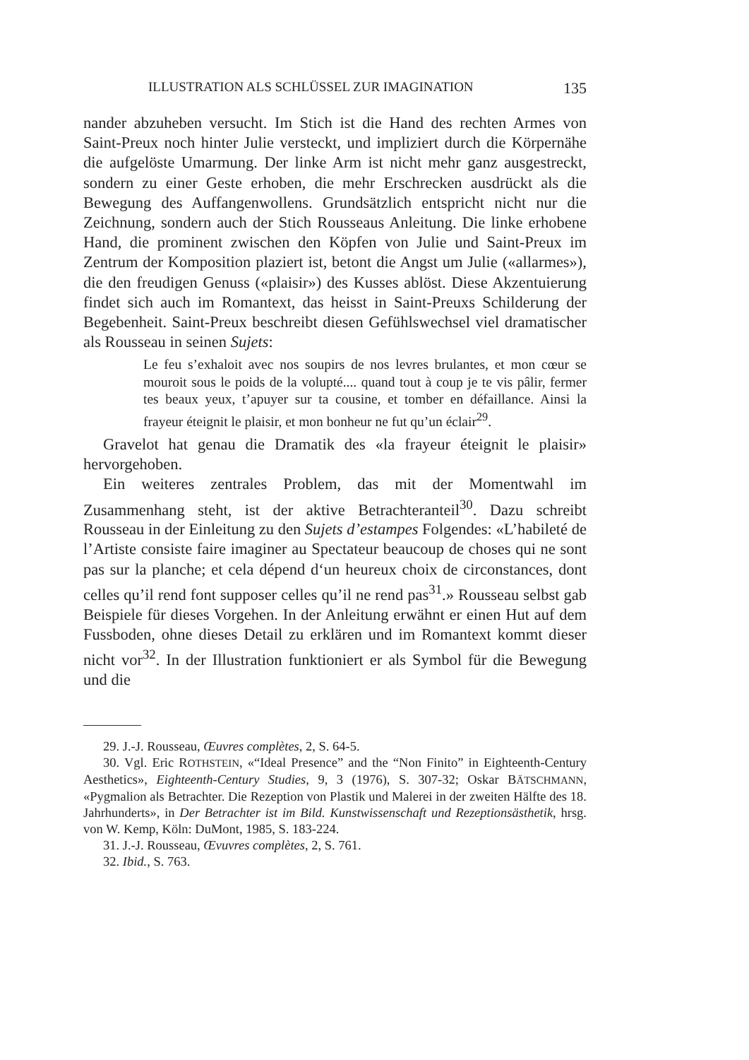ILLUSTRATION ALS SCHLÜSSEL ZUR IMAGINATION 135
nander abzuheben versucht. Im Stich ist die Hand des rechten Armes von Saint-Preux noch hinter Julie versteckt, und impliziert durch die Körpernähe die aufgelöste Umarmung. Der linke Arm ist nicht mehr ganz ausgestreckt, sondern zu einer Geste erhoben, die mehr Erschrecken ausdrückt als die Bewegung des Auffangenwollens. Grundsätzlich entspricht nicht nur die Zeichnung, sondern auch der Stich Rousseaus Anleitung. Die linke erhobene Hand, die prominent zwischen den Köpfen von Julie und Saint-Preux im Zentrum der Komposition plaziert ist, betont die Angst um Julie («allarmes»), die den freudigen Genuss («plaisir») des Kusses ablöst. Diese Akzentuierung findet sich auch im Romantext, das heisst in Saint-Preuxs Schilderung der Begebenheit. Saint-Preux beschreibt diesen Gefühlswechsel viel dramatischer als Rousseau in seinen Sujets:
Le feu s’exhaloit avec nos soupirs de nos levres brulantes, et mon cœur se mouroit sous le poids de la volupté.... quand tout à coup je te vis pâlir, fermer tes beaux yeux, t’apuyer sur ta cousine, et tomber en défaillance. Ainsi la frayeur éteignit le plaisir, et mon bonheur ne fut qu’un éclair<sup>29</sup>.
Gravelot hat genau die Dramatik des «la frayeur éteignit le plaisir» hervorgehoben.
Ein weiteres zentrales Problem, das mit der Momentwahl im Zusammenhang steht, ist der aktive Betrachteranteil<sup>30</sup>. Dazu schreibt Rousseau in der Einleitung zu den Sujets d’estampes Folgendes: «L’habileté de l’Artiste consiste faire imaginer au Spectateur beaucoup de choses qui ne sont pas sur la planche; et cela dépend d‘un heureux choix de circonstances, dont celles qu’il rend font supposer celles qu’il ne rend pas<sup>31</sup>.» Rousseau selbst gab Beispiele für dieses Vorgehen. In der Anleitung erwähnt er einen Hut auf dem Fussboden, ohne dieses Detail zu erklären und im Romantext kommt dieser nicht vor<sup>32</sup>. In der Illustration funktioniert er als Symbol für die Bewegung und die
29. J.-J. Rousseau, Œuvres complètes, 2, S. 64-5.
30. Vgl. Eric ROTHSTEIN, «“Ideal Presence” and the “Non Finito” in Eighteenth-Century Aesthetics», Eighteenth-Century Studies, 9, 3 (1976), S. 307-32; Oskar BÄTSCHMANN, «Pygmalion als Betrachter. Die Rezeption von Plastik und Malerei in der zweiten Hälfte des 18. Jahrhunderts», in Der Betrachter ist im Bild. Kunstwissenschaft und Rezeptionsästhetik, hrsg. von W. Kemp, Köln: DuMont, 1985, S. 183-224.
31. J.-J. Rousseau, Œvuvres complètes, 2, S. 761.
32. Ibid., S. 763.